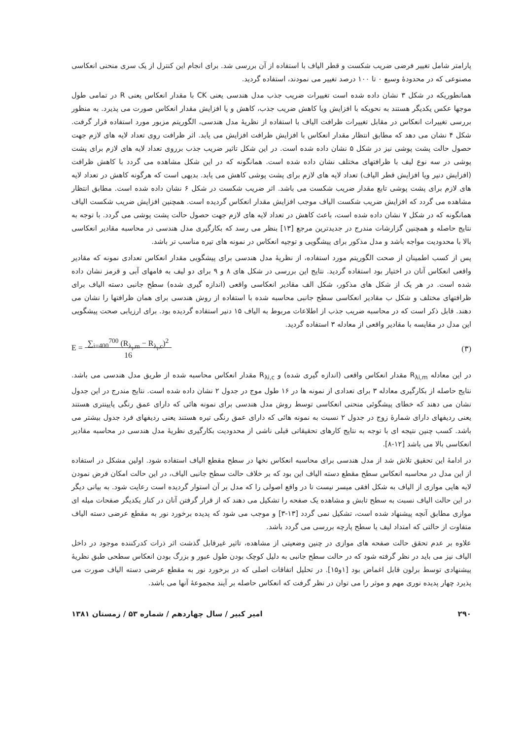پارامتر شامل تغییر فرضی ضریب شکست و قطر الیاف با استفاده از آن بررسی شد. برای انجام این کنترل از یک سری منحنی انعکاسی مصنوعی که در محدودهٔ وسیع ۰ تا ۱۰۰ درصد تغییر می نمودند، استفاده گردید.
همانطوریکه در شکل ۳ نشان داده شده است تغییرات ضریب جذب مدل هندسی یعنی CK با مقدار انعکاس یعنی R در تمامی طول موجها عکس یکدیگر هستند به نحویکه با افزایش ویا کاهش ضریب جذب، کاهش و یا افزایش مقدار انعکاس صورت می پذیرد. به منظور بررسی تغییرات انعکاس در مقابل تغییرات ظرافت الیاف با استفاده از نظریهٔ مدل هندسی، الگوریتم مزبور مورد استفاده قرار گرفت. شکل ۴ نشان می دهد که مطابق انتظار مقدار انعکاس با افزایش ظرافت افزایش می یابد. اثر ظرافت روی تعداد لایه های لازم جهت حصول حالت پشت پوشی نیز در شکل ۵ نشان داده شده است. در این شکل تاثیر ضریب جذب برروی تعداد لایه های لازم برای پشت پوشی در سه نوع لیف با ظرافتهای مختلف نشان داده شده است. همانگونه که در این شکل مشاهده می گردد با کاهش ظرافت (افزایش دنیر ویا افزایش قطر الیاف) تعداد لایه های لازم برای پشت پوشی کاهش می یابد. بدیهی است که هرگونه کاهش در تعداد لایه های لازم برای پشت پوشی تابع مقدار ضریب شکست می باشد. اثر ضریب شکست در شکل ۶ نشان داده شده است. مطابق انتظار مشاهده می گردد که افزایش ضریب شکست الیاف موجب افزایش مقدار انعکاس گردیده است. همچنین افزایش ضریب شکست الیاف همانگونه که در شکل ۷ نشان داده شده است، باعث کاهش در تعداد لایه های لازم جهت حصول حالت پشت پوشی می گردد. با توجه به نتایج حاصله و همچنین گزارشات مندرج در جدیدترین مرجع [۱۳] بنظر می رسد که بکارگیری مدل هندسی در محاسبه مقادیر انعکاسی بالا با محدودیت مواجه باشد و مدل مذکور برای پیشگویی و توجیه انعکاس در نمونه های تیره مناسب تر باشد.
پس از کسب اطمینان از صحت الگوریتم مورد استفاده، از نظریهٔ مدل هندسی برای پیشگویی مقدار انعکاس تعدادی نمونه که مقادیر واقعی انعکاس آنان در اختیار بود استفاده گردید. نتایج این بررسی در شکل های ۸ و ۹ برای دو لیف به فامهای آبی و قرمز نشان داده شده است. در هر یک از شکل های مذکور، شکل الف مقادیر انعکاسی واقعی (اندازه گیری شده) سطح جانبی دسته الیاف برای ظرافتهای مختلف و شکل ب مقادیر انعکاسی سطح جانبی محاسبه شده با استفاده از روش هندسی برای همان ظرافتها را نشان می دهند. قابل ذکر است که در محاسبه ضریب جذب از اطلاعات مربوط به الیاف ۱۵ دنیر استفاده گردیده بود. برای ارزیابی صحت پیشگویی این مدل در مقایسه با مقادیر واقعی از معادله ۳ استفاده گردید.
E = ∑<sub>i=400</sub><sup>700</sup> (R<sub>λ<sub>i</sub>,m</sub> − R<sub>λ<sub>i</sub>,c</sub>)<sup>2</sup>
16 (۳)
در این معادله R<sub>λi,m</sub> مقدار انعکاس واقعی (اندازه گیری شده) و R<sub>λi,c</sub> مقدار انعکاس محاسبه شده از طریق مدل هندسی می باشد. نتایج حاصله از بکارگیری معادله ۳ برای تعدادی از نمونه ها در ۱۶ طول موج در جدول ۲ نشان داده شده است. نتایج مندرج در این جدول نشان می دهند که خطای پیشگوئی منحنی انعکاسی توسط روش مدل هندسی برای نمونه هائی که دارای عمق رنگی پایینتری هستند یعنی ردیفهای دارای شمارهٔ زوج در جدول ۲ نسبت به نمونه هائی که دارای عمق رنگی تیره هستند یعنی ردیفهای فرد جدول بیشتر می باشد. کسب چنین نتیجه ای با توجه به نتایج کارهای تحقیقاتی قبلی ناشی از محدودیت بکارگیری نظریهٔ مدل هندسی در محاسبه مقادیر انعکاسی بالا می باشد [۱۲-۸].
در ادامهٔ این تحقیق تلاش شد از مدل هندسی برای محاسبه انعکاس نخها در سطح مقطع الیاف استفاده شود. اولین مشکل در استفاده از این مدل در محاسبه انعکاس سطح مقطع دسته الیاف این بود که بر خلاف حالت سطح جانبی الیاف، در این حالت امکان فرض نمودن لایه هایی موازی از الیاف به شکل افقی میسر نیست تا در واقع اصولی را که مدل بر آن استوار گردیده است رعایت شود. به بیانی دیگر در این حالت الیاف نسبت به سطح تابش و مشاهده یک صفحه را تشکیل می دهند که از قرار گرفتن آنان در کنار یکدیگر صفحات میله ای موازی مطابق آنچه پیشنهاد شده است، تشکیل نمی گردد [۱۳-۳] و موجب می شود که پدیده برخورد نور به مقطع عرضی دسته الیاف متفاوت از حالتی که امتداد لیف یا سطح پارچه بررسی می گردد باشد.
علاوه بر عدم تحقق حالت صفحه های موازی در چنین وضعیتی از مشاهده، تاثیر غیرقابل گذشت اثر ذرات کدرکننده موجود در داخل الیاف نیز می باید در نظر گرفته شود که در حالت سطح جانبی به دلیل کوچک بودن طول عبور و بزرگ بودن انعکاس سطحی طبق نظریهٔ پیشنهادی توسط برلون قابل اغماض بود [۱و۱۵]. در تحلیل اتفاقات اصلی که در برخورد نور به مقطع عرضی دسته الیاف صورت می پذیرد چهار پدیده نوری مهم و موثر را می توان در نظر گرفت که انعکاس حاصله بر آیند مجموعهٔ آنها می باشد.
۲۹۰ امیر کبیر / سال چهاردهم / شماره ۵۳ / زمستان ۱۳۸۱